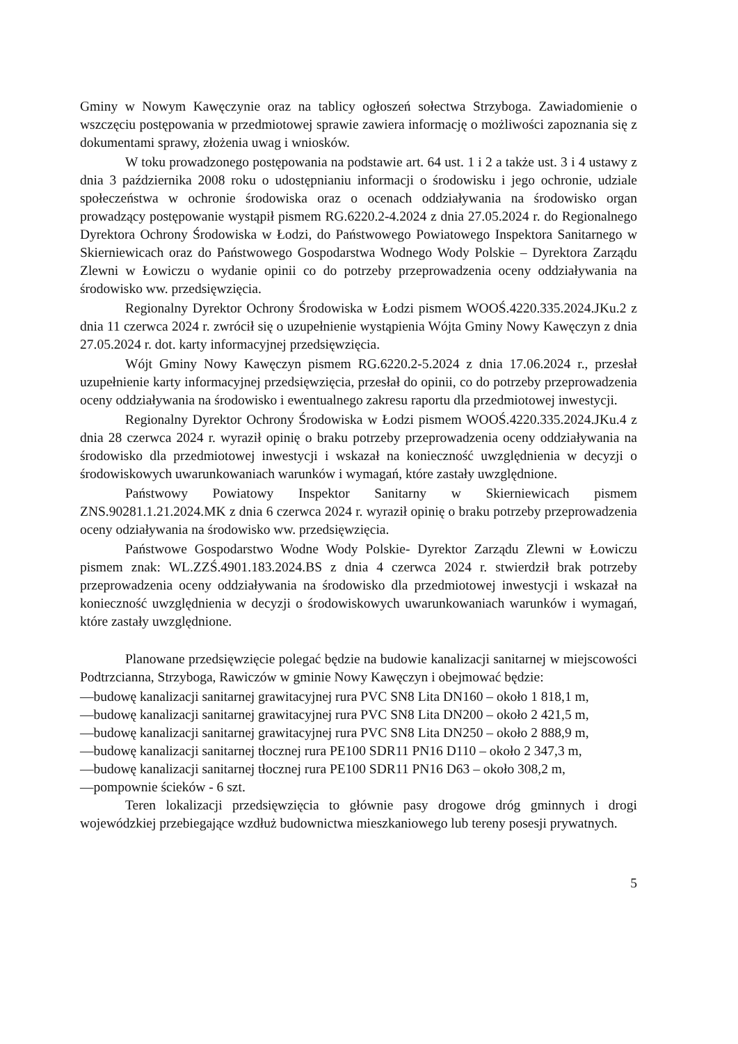Gminy w Nowym Kawęczynie oraz na tablicy ogłoszeń sołectwa Strzyboga. Zawiadomienie o wszczęciu postępowania w przedmiotowej sprawie zawiera informację o możliwości zapoznania się z dokumentami sprawy, złożenia uwag i wniosków.
W toku prowadzonego postępowania na podstawie art. 64 ust. 1 i 2 a także ust. 3 i 4 ustawy z dnia 3 października 2008 roku o udostępnianiu informacji o środowisku i jego ochronie, udziale społeczeństwa w ochronie środowiska oraz o ocenach oddziaływania na środowisko organ prowadzący postępowanie wystąpił pismem RG.6220.2-4.2024 z dnia 27.05.2024 r. do Regionalnego Dyrektora Ochrony Środowiska w Łodzi, do Państwowego Powiatowego Inspektora Sanitarnego w Skierniewicach oraz do Państwowego Gospodarstwa Wodnego Wody Polskie – Dyrektora Zarządu Zlewni w Łowiczu o wydanie opinii co do potrzeby przeprowadzenia oceny oddziaływania na środowisko ww. przedsięwzięcia.
Regionalny Dyrektor Ochrony Środowiska w Łodzi pismem WOOŚ.4220.335.2024.JKu.2 z dnia 11 czerwca 2024 r. zwrócił się o uzupełnienie wystąpienia Wójta Gminy Nowy Kawęczyn z dnia 27.05.2024 r. dot. karty informacyjnej przedsięwzięcia.
Wójt Gminy Nowy Kawęczyn pismem RG.6220.2-5.2024 z dnia 17.06.2024 r., przesłał uzupełnienie karty informacyjnej przedsięwzięcia, przesłał do opinii, co do potrzeby przeprowadzenia oceny oddziaływania na środowisko i ewentualnego zakresu raportu dla przedmiotowej inwestycji.
Regionalny Dyrektor Ochrony Środowiska w Łodzi pismem WOOŚ.4220.335.2024.JKu.4 z dnia 28 czerwca 2024 r. wyraził opinię o braku potrzeby przeprowadzenia oceny oddziaływania na środowisko dla przedmiotowej inwestycji i wskazał na konieczność uwzględnienia w decyzji o środowiskowych uwarunkowaniach warunków i wymagań, które zastały uwzględnione.
Państwowy Powiatowy Inspektor Sanitarny w Skierniewicach pismem ZNS.90281.1.21.2024.MK z dnia 6 czerwca 2024 r. wyraził opinię o braku potrzeby przeprowadzenia oceny odziaływania na środowisko ww. przedsięwzięcia.
Państwowe Gospodarstwo Wodne Wody Polskie- Dyrektor Zarządu Zlewni w Łowiczu pismem znak: WL.ZZŚ.4901.183.2024.BS z dnia 4 czerwca 2024 r. stwierdził brak potrzeby przeprowadzenia oceny oddziaływania na środowisko dla przedmiotowej inwestycji i wskazał na konieczność uwzględnienia w decyzji o środowiskowych uwarunkowaniach warunków i wymagań, które zastały uwzględnione.
Planowane przedsięwzięcie polegać będzie na budowie kanalizacji sanitarnej w miejscowości Podtrzcianna, Strzyboga, Rawiczów w gminie Nowy Kawęczyn i obejmować będzie:
—budowę kanalizacji sanitarnej grawitacyjnej rura PVC SN8 Lita DN160 – około 1 818,1 m,
—budowę kanalizacji sanitarnej grawitacyjnej rura PVC SN8 Lita DN200 – około 2 421,5 m,
—budowę kanalizacji sanitarnej grawitacyjnej rura PVC SN8 Lita DN250 – około 2 888,9 m,
—budowę kanalizacji sanitarnej tłocznej rura PE100 SDR11 PN16 D110 – około 2 347,3 m,
—budowę kanalizacji sanitarnej tłocznej rura PE100 SDR11 PN16 D63 – około 308,2 m,
—pompownie ścieków - 6 szt.
Teren lokalizacji przedsięwzięcia to głównie pasy drogowe dróg gminnych i drogi wojewódzkiej przebiegające wzdłuż budownictwa mieszkaniowego lub tereny posesji prywatnych.
5